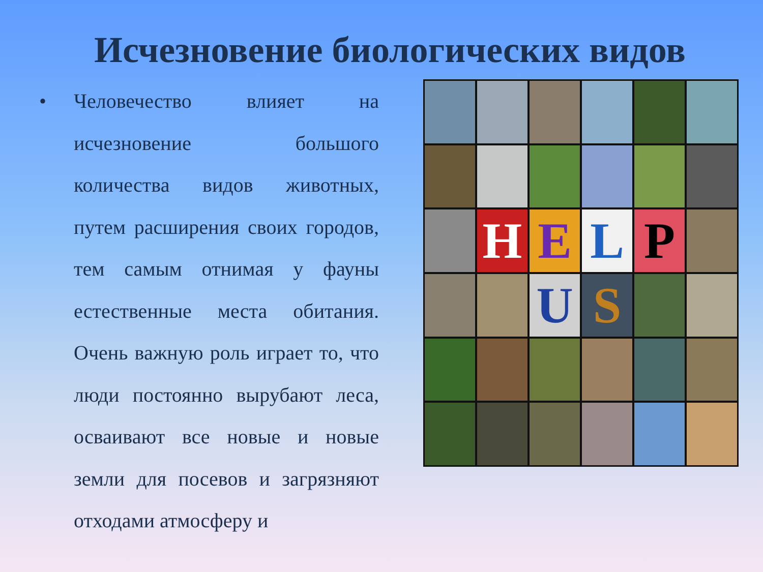Исчезновение биологических видов
• Человечество влияет на исчезновение большого количества видов животных, путем расширения своих городов, тем самым отнимая у фауны естественные места обитания. Очень важную роль играет то, что люди постоянно вырубают леса, осваивают все новые и новые земли для посевов и загрязняют отходами атмосферу и
H
E
L
P
U
S